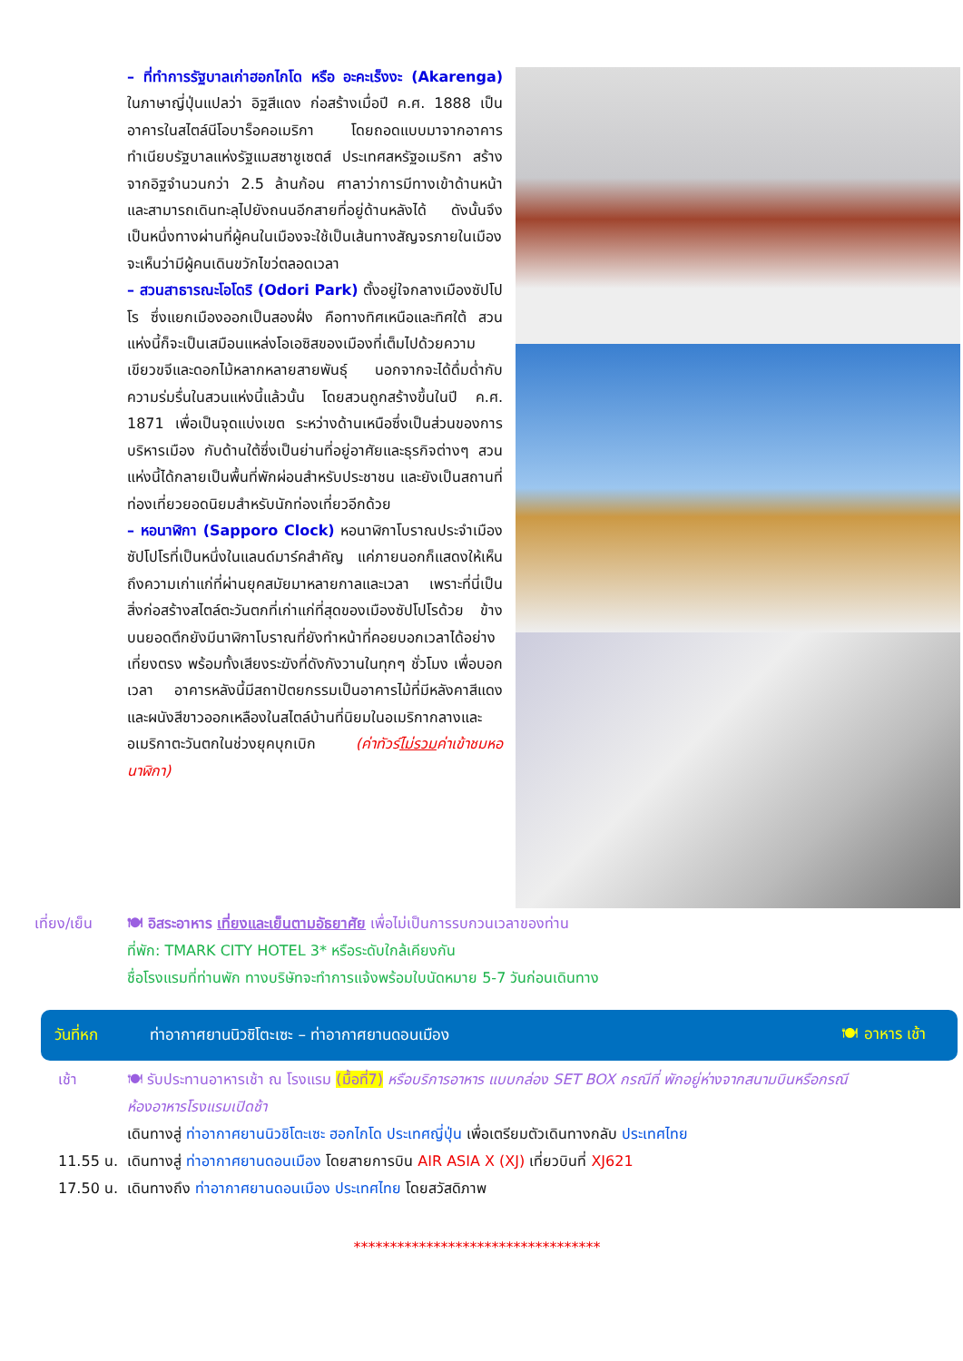– ที่ทำการรัฐบาลเก่าฮอกไกโด หรือ อะคะเร็งงะ (Akarenga) ในภาษาญี่ปุ่นแปลว่า อิฐสีแดง ก่อสร้างเมื่อปี ค.ศ. 1888 เป็นอาคารในสไตล์นีโอบาร็อคอเมริกา โดยถอดแบบมาจากอาคารทำเนียบรัฐบาลแห่งรัฐแมสซาชูเซตส์ ประเทศสหรัฐอเมริกา สร้างจากอิฐจำนวนกว่า 2.5 ล้านก้อน ศาลาว่าการมีทางเข้าด้านหน้าและสามารถเดินทะลุไปยังถนนอีกสายที่อยู่ด้านหลังได้ ดังนั้นจึงเป็นหนึ่งทางผ่านที่ผู้คนในเมืองจะใช้เป็นเส้นทางสัญจรภายในเมือง จะเห็นว่ามีผู้คนเดินขวักไขว่ตลอดเวลา
– สวนสาธารณะโอโดริ (Odori Park) ตั้งอยู่ใจกลางเมืองซัปโปโร ซึ่งแยกเมืองออกเป็นสองฝั่ง คือทางทิศเหนือและทิศใต้ สวนแห่งนี้ก็จะเป็นเสมือนแหล่งโอเอซิสของเมืองที่เต็มไปด้วยความเขียวขจีและดอกไม้หลากหลายสายพันธุ์ นอกจากจะได้ดื่มด่ำกับความร่มรื่นในสวนแห่งนี้แล้วนั้น โดยสวนถูกสร้างขึ้นในปี ค.ศ. 1871 เพื่อเป็นจุดแบ่งเขต ระหว่างด้านเหนือซึ่งเป็นส่วนของการบริหารเมือง กับด้านใต้ซึ่งเป็นย่านที่อยู่อาศัยและธุรกิจต่างๆ สวนแห่งนี้ได้กลายเป็นพื้นที่พักผ่อนสำหรับประชาชน และยังเป็นสถานที่ท่องเที่ยวยอดนิยมสำหรับนักท่องเที่ยวอีกด้วย
– หอนาฬิกา (Sapporo Clock) หอนาฬิกาโบราณประจำเมืองซัปโปโรที่เป็นหนึ่งในแลนด์มาร์คสำคัญ แค่ภายนอกก็แสดงให้เห็นถึงความเก่าแก่ที่ผ่านยุคสมัยมาหลายกาลและเวลา เพราะที่นี่เป็นสิ่งก่อสร้างสไตล์ตะวันตกที่เก่าแก่ที่สุดของเมืองซัปโปโรด้วย ข้างบนยอดตึกยังมีนาฬิกาโบราณที่ยังทำหน้าที่คอยบอกเวลาได้อย่างเที่ยงตรง พร้อมทั้งเสียงระฆังที่ดังกังวานในทุกๆ ชั่วโมง เพื่อบอกเวลา อาคารหลังนี้มีสถาปัตยกรรมเป็นอาคารไม้ที่มีหลังคาสีแดงและผนังสีขาวออกเหลืองในสไตล์บ้านที่นิยมในอเมริกากลางและอเมริกาตะวันตกในช่วงยุคบุกเบิก (ค่าทัวร์ไม่รวมค่าเข้าชมหอนาฬิกา)
เที่ยง/เย็น 🍽 อิสระอาหาร เที่ยงและเย็นตามอัธยาศัย เพื่อไม่เป็นการรบกวนเวลาของท่าน
ที่พัก: TMARK CITY HOTEL 3* หรือระดับใกล้เคียงกัน
ชื่อโรงแรมที่ท่านพัก ทางบริษัทจะทำการแจ้งพร้อมใบนัดหมาย 5-7 วันก่อนเดินทาง
วันที่หก ท่าอากาศยานนิวชิโตะเซะ – ท่าอากาศยานดอนเมือง 🍽 อาหาร เช้า
เช้า 🍽 รับประทานอาหารเช้า ณ โรงแรม (มื้อที่7) หรือบริการอาหาร แบบกล่อง SET BOX กรณีที่ พักอยู่ห่างจากสนามบินหรือกรณีห้องอาหารโรงแรมเปิดช้า
เดินทางสู่ ท่าอากาศยานนิวชิโตะเซะ ฮอกไกโด ประเทศญี่ปุ่น เพื่อเตรียมตัวเดินทางกลับ ประเทศไทย
11.55 น. เดินทางสู่ ท่าอากาศยานดอนเมือง โดยสายการบิน AIR ASIA X (XJ) เที่ยวบินที่ XJ621
17.50 น. เดินทางถึง ท่าอากาศยานดอนเมือง ประเทศไทย โดยสวัสดิภาพ
**********************************